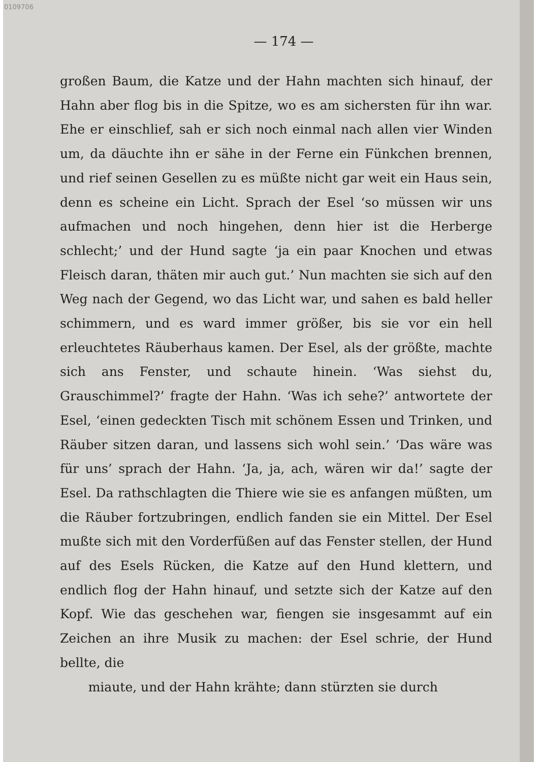0109706
— 174 —
großen Baum, die Katze und der Hahn machten sich hinauf, der Hahn aber flog bis in die Spitze, wo es am sichersten für ihn war. Ehe er einschlief, sah er sich noch einmal nach allen vier Winden um, da däuchte ihn er sähe in der Ferne ein Fünkchen brennen, und rief seinen Gesellen zu es müßte nicht gar weit ein Haus sein, denn es scheine ein Licht. Sprach der Esel ‘so müssen wir uns aufmachen und noch hingehen, denn hier ist die Herberge schlecht;’ und der Hund sagte ‘ja ein paar Knochen und etwas Fleisch daran, thäten mir auch gut.’ Nun machten sie sich auf den Weg nach der Gegend, wo das Licht war, und sahen es bald heller schimmern, und es ward immer größer, bis sie vor ein hell erleuchtetes Räuberhaus kamen. Der Esel, als der größte, machte sich ans Fenster, und schaute hinein. ‘Was siehst du, Grauschimmel?’ fragte der Hahn. ‘Was ich sehe?’ antwortete der Esel, ‘einen gedeckten Tisch mit schönem Essen und Trinken, und Räuber sitzen daran, und lassens sich wohl sein.’ ‘Das wäre was für uns’ sprach der Hahn. ‘Ja, ja, ach, wären wir da!’ sagte der Esel. Da rathschlagten die Thiere wie sie es anfangen müßten, um die Räuber fortzubringen, endlich fanden sie ein Mittel. Der Esel mußte sich mit den Vorderfüßen auf das Fenster stellen, der Hund auf des Esels Rücken, die Katze auf den Hund klettern, und endlich flog der Hahn hinauf, und setzte sich der Katze auf den Kopf. Wie das geschehen war, fiengen sie insgesammt auf ein Zeichen an ihre Musik zu machen: der Esel schrie, der Hund bellte, die
miaute, und der Hahn krähte; dann stürzten sie durch